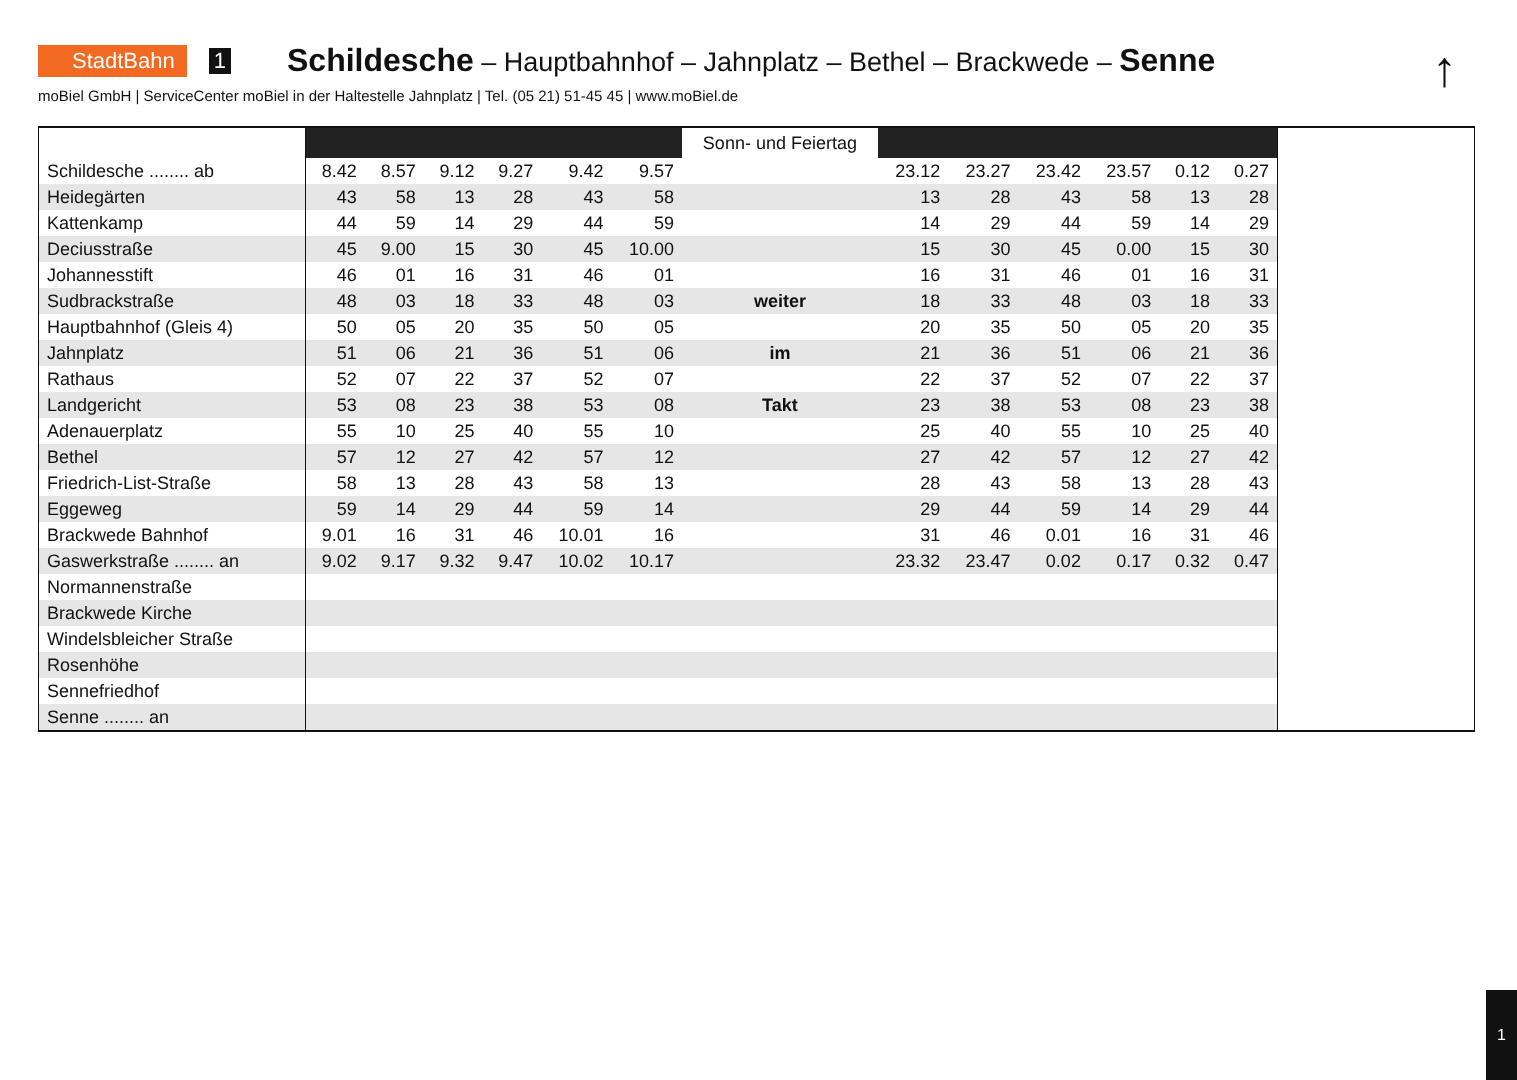StadtBahn 1 Schildesche – Hauptbahnhof – Jahnplatz – Bethel – Brackwede – Senne
↑
moBiel GmbH | ServiceCenter moBiel in der Haltestelle Jahnplatz | Tel. (05 21) 51-45 45 | www.moBiel.de
| | | | | | | | Sonn- und Feiertag | | | | | | | |
| Schildesche ........ ab | 8.42 | 8.57 | 9.12 | 9.27 | 9.42 | 9.57 | | 23.12 | 23.27 | 23.42 | 23.57 | 0.12 | 0.27 | |
| Heidegärten | 43 | 58 | 13 | 28 | 43 | 58 | | 13 | 28 | 43 | 58 | 13 | 28 | |
| Kattenkamp | 44 | 59 | 14 | 29 | 44 | 59 | | 14 | 29 | 44 | 59 | 14 | 29 | |
| Deciusstraße | 45 | 9.00 | 15 | 30 | 45 | 10.00 | | 15 | 30 | 45 | 0.00 | 15 | 30 | |
| Johannesstift | 46 | 01 | 16 | 31 | 46 | 01 | | 16 | 31 | 46 | 01 | 16 | 31 | |
| Sudbrackstraße | 48 | 03 | 18 | 33 | 48 | 03 | weiter | 18 | 33 | 48 | 03 | 18 | 33 | |
| Hauptbahnhof (Gleis 4) | 50 | 05 | 20 | 35 | 50 | 05 | | 20 | 35 | 50 | 05 | 20 | 35 | |
| Jahnplatz | 51 | 06 | 21 | 36 | 51 | 06 | im | 21 | 36 | 51 | 06 | 21 | 36 | |
| Rathaus | 52 | 07 | 22 | 37 | 52 | 07 | | 22 | 37 | 52 | 07 | 22 | 37 | |
| Landgericht | 53 | 08 | 23 | 38 | 53 | 08 | Takt | 23 | 38 | 53 | 08 | 23 | 38 | |
| Adenauerplatz | 55 | 10 | 25 | 40 | 55 | 10 | | 25 | 40 | 55 | 10 | 25 | 40 | |
| Bethel | 57 | 12 | 27 | 42 | 57 | 12 | | 27 | 42 | 57 | 12 | 27 | 42 | |
| Friedrich-List-Straße | 58 | 13 | 28 | 43 | 58 | 13 | | 28 | 43 | 58 | 13 | 28 | 43 | |
| Eggeweg | 59 | 14 | 29 | 44 | 59 | 14 | | 29 | 44 | 59 | 14 | 29 | 44 | |
| Brackwede Bahnhof | 9.01 | 16 | 31 | 46 | 10.01 | 16 | | 31 | 46 | 0.01 | 16 | 31 | 46 | |
| Gaswerkstraße ........ an | 9.02 | 9.17 | 9.32 | 9.47 | 10.02 | 10.17 | | 23.32 | 23.47 | 0.02 | 0.17 | 0.32 | 0.47 | |
| Normannenstraße | | | | | | | | | | | | | | |
| Brackwede Kirche | | | | | | | | | | | | | | |
| Windelsbleicher Straße | | | | | | | | | | | | | | |
| Rosenhöhe | | | | | | | | | | | | | | |
| Sennefriedhof | | | | | | | | | | | | | | |
| Senne ........ an | | | | | | | | | | | | | | |
1